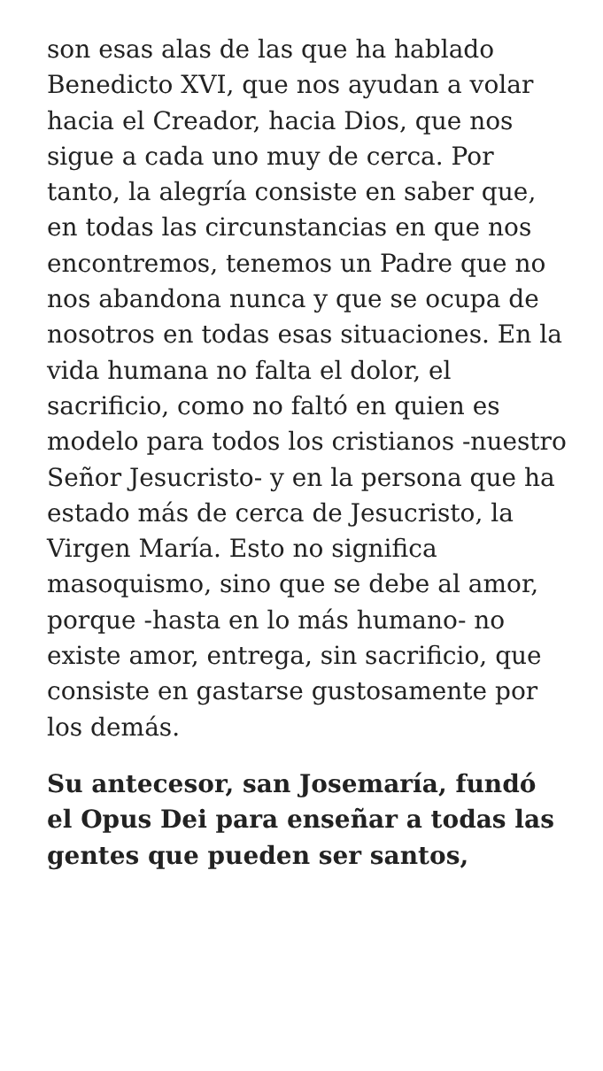son esas alas de las que ha hablado Benedicto XVI, que nos ayudan a volar hacia el Creador, hacia Dios, que nos sigue a cada uno muy de cerca. Por tanto, la alegría consiste en saber que, en todas las circunstancias en que nos encontremos, tenemos un Padre que no nos abandona nunca y que se ocupa de nosotros en todas esas situaciones. En la vida humana no falta el dolor, el sacrificio, como no faltó en quien es modelo para todos los cristianos -nuestro Señor Jesucristo- y en la persona que ha estado más de cerca de Jesucristo, la Virgen María. Esto no significa masoquismo, sino que se debe al amor, porque -hasta en lo más humano- no existe amor, entrega, sin sacrificio, que consiste en gastarse gustosamente por los demás.
Su antecesor, san Josemaría, fundó el Opus Dei para enseñar a todas las gentes que pueden ser santos,